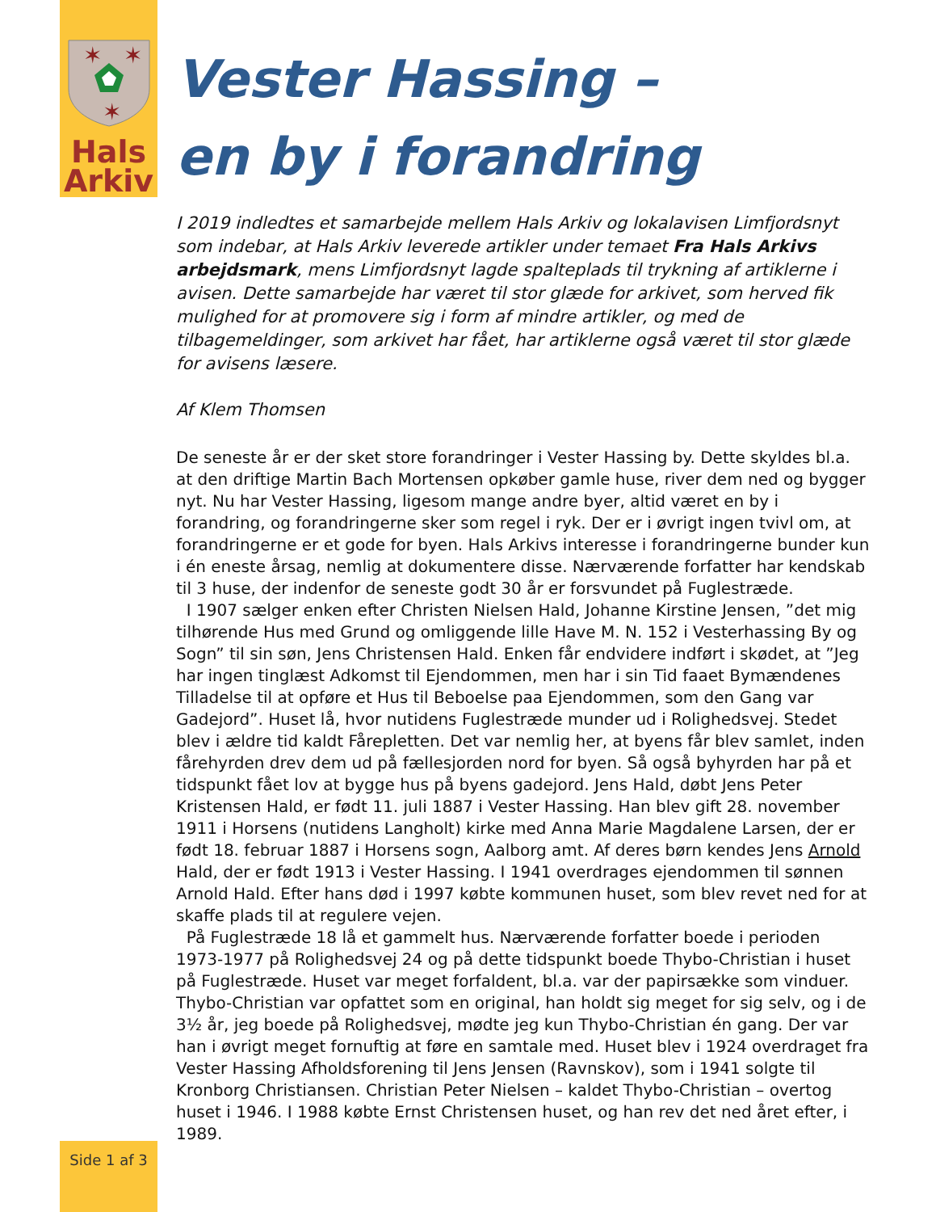✶
✶
✶
Hals
Arkiv
Side 1 af 3
Vester Hassing –
en by i forandring
I 2019 indledtes et samarbejde mellem Hals Arkiv og lokalavisen Limfjordsnyt som indebar, at Hals Arkiv leverede artikler under temaet Fra Hals Arkivs arbejdsmark, mens Limfjordsnyt lagde spalteplads til trykning af artiklerne i avisen. Dette samarbejde har været til stor glæde for arkivet, som herved fik mulighed for at promovere sig i form af mindre artikler, og med de tilbagemeldinger, som arkivet har fået, har artiklerne også været til stor glæde for avisens læsere.
Af Klem Thomsen
De seneste år er der sket store forandringer i Vester Hassing by. Dette skyldes bl.a. at den driftige Martin Bach Mortensen opkøber gamle huse, river dem ned og bygger nyt. Nu har Vester Hassing, ligesom mange andre byer, altid været en by i forandring, og forandringerne sker som regel i ryk. Der er i øvrigt ingen tvivl om, at forandringerne er et gode for byen. Hals Arkivs interesse i forandringerne bunder kun i én eneste årsag, nemlig at dokumentere disse. Nærværende forfatter har kendskab til 3 huse, der indenfor de seneste godt 30 år er forsvundet på Fuglestræde.
I 1907 sælger enken efter Christen Nielsen Hald, Johanne Kirstine Jensen, ”det mig tilhørende Hus med Grund og omliggende lille Have M. N. 152 i Vesterhassing By og Sogn” til sin søn, Jens Christensen Hald. Enken får endvidere indført i skødet, at ”Jeg har ingen tinglæst Adkomst til Ejendommen, men har i sin Tid faaet Bymændenes Tilladelse til at opføre et Hus til Beboelse paa Ejendommen, som den Gang var Gadejord”. Huset lå, hvor nutidens Fuglestræde munder ud i Rolighedsvej. Stedet blev i ældre tid kaldt Fårepletten. Det var nemlig her, at byens får blev samlet, inden fårehyrden drev dem ud på fællesjorden nord for byen. Så også byhyrden har på et tidspunkt fået lov at bygge hus på byens gadejord. Jens Hald, døbt Jens Peter Kristensen Hald, er født 11. juli 1887 i Vester Hassing. Han blev gift 28. november 1911 i Horsens (nutidens Langholt) kirke med Anna Marie Magdalene Larsen, der er født 18. februar 1887 i Horsens sogn, Aalborg amt. Af deres børn kendes Jens Arnold Hald, der er født 1913 i Vester Hassing. I 1941 overdrages ejendommen til sønnen Arnold Hald. Efter hans død i 1997 købte kommunen huset, som blev revet ned for at skaffe plads til at regulere vejen.
På Fuglestræde 18 lå et gammelt hus. Nærværende forfatter boede i perioden 1973-1977 på Rolighedsvej 24 og på dette tidspunkt boede Thybo-Christian i huset på Fuglestræde. Huset var meget forfaldent, bl.a. var der papirsække som vinduer. Thybo-Christian var opfattet som en original, han holdt sig meget for sig selv, og i de 3½ år, jeg boede på Rolighedsvej, mødte jeg kun Thybo-Christian én gang. Der var han i øvrigt meget fornuftig at føre en samtale med. Huset blev i 1924 overdraget fra Vester Hassing Afholdsforening til Jens Jensen (Ravnskov), som i 1941 solgte til Kronborg Christiansen. Christian Peter Nielsen – kaldet Thybo-Christian – overtog huset i 1946. I 1988 købte Ernst Christensen huset, og han rev det ned året efter, i 1989.